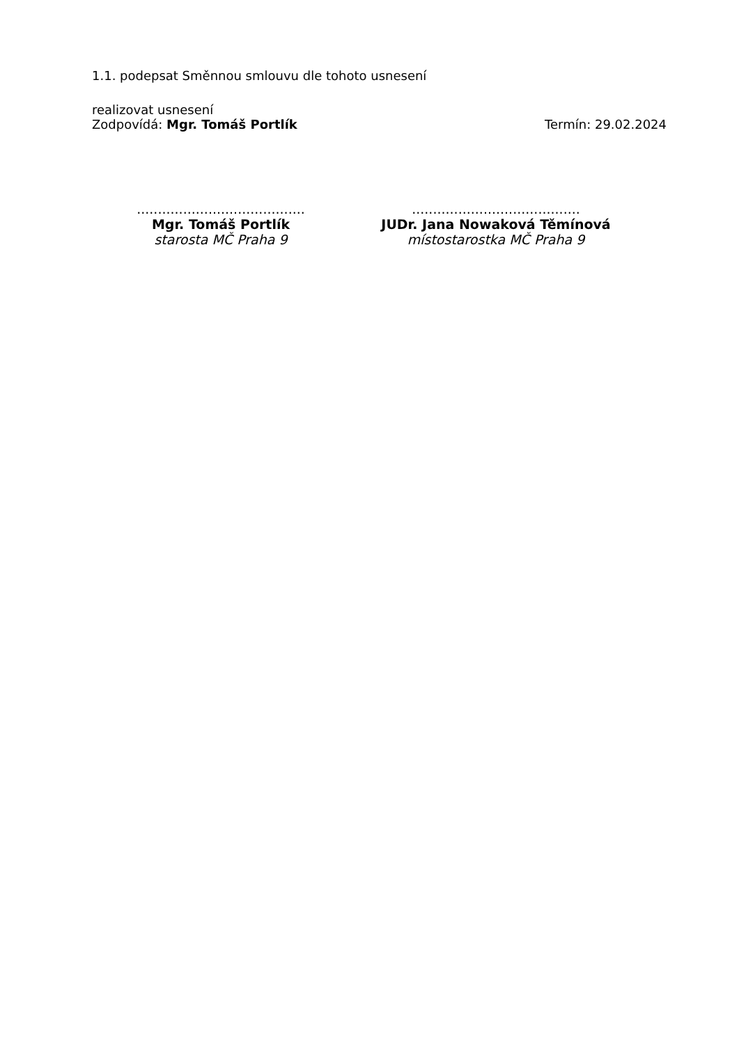1.1. podepsat Směnnou smlouvu dle tohoto usnesení
realizovat usnesení
Zodpovídá: Mgr. Tomáš Portlík Termín: 29.02.2024
........................................
Mgr. Tomáš Portlík
starosta MČ Praha 9
........................................
JUDr. Jana Nowaková Těmínová
místostarostka MČ Praha 9